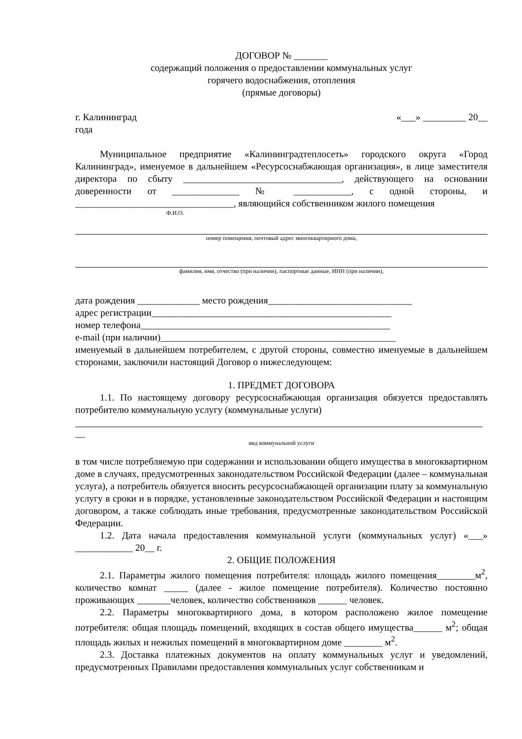ДОГОВОР № _______
содержащий положения о предоставлении коммунальных услуг
горячего водоснабжения, отопления
(прямые договоры)
г. Калининград «___» _________ 20__
года
Муниципальное предприятие «Калининградтеплосеть» городского округа «Город Калининград», именуемое в дальнейшем «Ресурсоснабжающая организация», в лице заместителя директора по сбыту _________________________________, действующего на основании доверенности от ______________ № ____________, с одной стороны, и _________________________________, являющийся собственником жилого помещения
Ф.И.О.
номер помещения, почтовый адрес многоквартирного дома,
фамилия, имя, отчество (при наличии), паспортные данные, ИНН (при наличии),
дата рождения _____________ место рождения______________________________
адрес регистрации__________________________________________________
номер телефона____________________________________________________
e-mail (при наличии)_________________________________________________
именуемый в дальнейшем потребителем, с другой стороны, совместно именуемые в дальнейшем сторонами, заключили настоящий Договор о нижеследующем:
1. ПРЕДМЕТ ДОГОВОРА
1.1. По настоящему договору ресурсоснабжающая организация обязуется предоставлять потребителю коммунальную услугу (коммунальные услуги)
__
вид коммунальной услуги
в том числе потребляемую при содержании и использовании общего имущества в многоквартирном доме в случаях, предусмотренных законодательством Российской Федерации (далее – коммунальная услуга), а потребитель обязуется вносить ресурсоснабжающей организации плату за коммунальную услугу в сроки и в порядке, установленные законодательством Российской Федерации и настоящим договором, а также соблюдать иные требования, предусмотренные законодательством Российской Федерации.
1.2. Дата начала предоставления коммунальной услуги (коммунальных услуг) «___» ____________ 20__ г.
2. ОБЩИЕ ПОЛОЖЕНИЯ
2.1. Параметры жилого помещения потребителя: площадь жилого помещения________м<sup>2</sup>, количество комнат _____ (далее - жилое помещение потребителя). Количество постоянно проживающих _______человек, количество собственников ______ человек.
2.2. Параметры многоквартирного дома, в котором расположено жилое помещение потребителя: общая площадь помещений, входящих в состав общего имущества______ м<sup>2</sup>; общая площадь жилых и нежилых помещений в многоквартирном доме ________ м<sup>2</sup>.
2.3. Доставка платежных документов на оплату коммунальных услуг и уведомлений, предусмотренных Правилами предоставления коммунальных услуг собственникам и